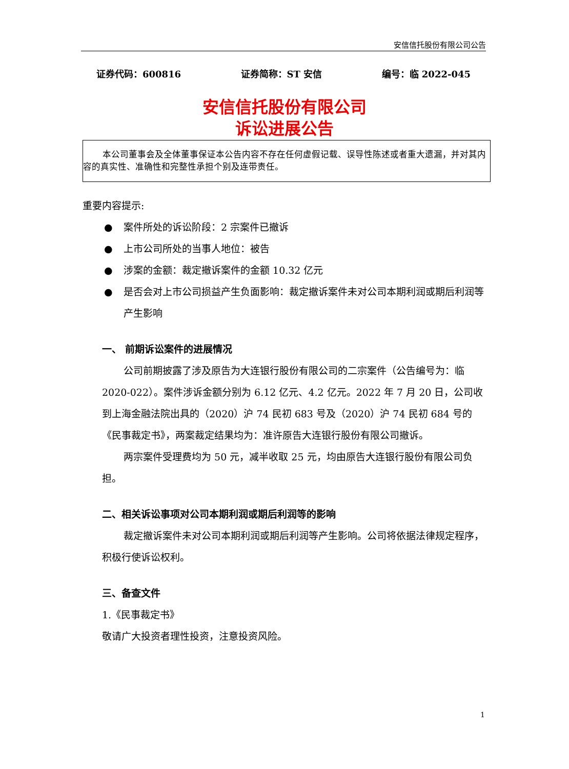安信信托股份有限公司公告
证券代码：600816 证券简称：ST 安信 编号：临 2022-045
安信信托股份有限公司
诉讼进展公告
本公司董事会及全体董事保证本公告内容不存在任何虚假记载、误导性陈述或者重大遗漏，并对其内容的真实性、准确性和完整性承担个别及连带责任。
重要内容提示:
● 案件所处的诉讼阶段：2 宗案件已撤诉
● 上市公司所处的当事人地位：被告
● 涉案的金额：裁定撤诉案件的金额 10.32 亿元
● 是否会对上市公司损益产生负面影响：裁定撤诉案件未对公司本期利润或期后利润等产生影响
一、 前期诉讼案件的进展情况
公司前期披露了涉及原告为大连银行股份有限公司的二宗案件（公告编号为：临 2020-022）。案件涉诉金额分别为 6.12 亿元、4.2 亿元。2022 年 7 月 20 日，公司收到上海金融法院出具的（2020）沪 74 民初 683 号及（2020）沪 74 民初 684 号的《民事裁定书》，两案裁定结果均为：准许原告大连银行股份有限公司撤诉。
两宗案件受理费均为 50 元，减半收取 25 元，均由原告大连银行股份有限公司负担。
二、相关诉讼事项对公司本期利润或期后利润等的影响
裁定撤诉案件未对公司本期利润或期后利润等产生影响。公司将依据法律规定程序，积极行使诉讼权利。
三、备查文件
1.《民事裁定书》
敬请广大投资者理性投资，注意投资风险。
1